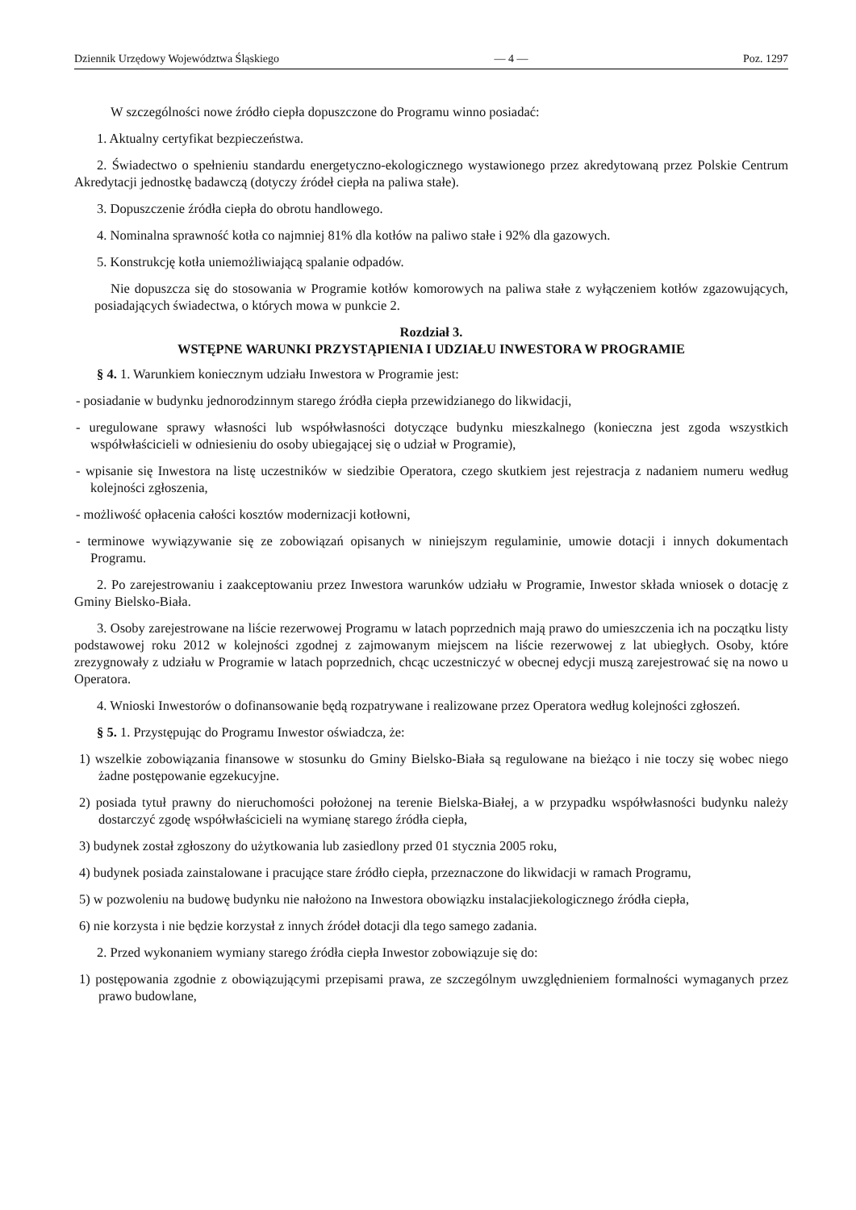Dziennik Urzędowy Województwa Śląskiego — 4 — Poz. 1297
W szczególności nowe źródło ciepła dopuszczone do Programu winno posiadać:
1. Aktualny certyfikat bezpieczeństwa.
2. Świadectwo o spełnieniu standardu energetyczno-ekologicznego wystawionego przez akredytowaną przez Polskie Centrum Akredytacji jednostkę badawczą (dotyczy źródeł ciepła na paliwa stałe).
3. Dopuszczenie źródła ciepła do obrotu handlowego.
4. Nominalna sprawność kotła co najmniej 81% dla kotłów na paliwo stałe i 92% dla gazowych.
5. Konstrukcję kotła uniemożliwiającą spalanie odpadów.
Nie dopuszcza się do stosowania w Programie kotłów komorowych na paliwa stałe z wyłączeniem kotłów zgazowujących, posiadających świadectwa, o których mowa w punkcie 2.
Rozdział 3.
WSTĘPNE WARUNKI PRZYSTĄPIENIA I UDZIAŁU INWESTORA W PROGRAMIE
§ 4. 1. Warunkiem koniecznym udziału Inwestora w Programie jest:
- posiadanie w budynku jednorodzinnym starego źródła ciepła przewidzianego do likwidacji,
- uregulowane sprawy własności lub współwłasności dotyczące budynku mieszkalnego (konieczna jest zgoda wszystkich współwłaścicieli w odniesieniu do osoby ubiegającej się o udział w Programie),
- wpisanie się Inwestora na listę uczestników w siedzibie Operatora, czego skutkiem jest rejestracja z nadaniem numeru według kolejności zgłoszenia,
- możliwość opłacenia całości kosztów modernizacji kotłowni,
- terminowe wywiązywanie się ze zobowiązań opisanych w niniejszym regulaminie, umowie dotacji i innych dokumentach Programu.
2. Po zarejestrowaniu i zaakceptowaniu przez Inwestora warunków udziału w Programie, Inwestor składa wniosek o dotację z Gminy Bielsko-Biała.
3. Osoby zarejestrowane na liście rezerwowej Programu w latach poprzednich mają prawo do umieszczenia ich na początku listy podstawowej roku 2012 w kolejności zgodnej z zajmowanym miejscem na liście rezerwowej z lat ubiegłych. Osoby, które zrezygnowały z udziału w Programie w latach poprzednich, chcąc uczestniczyć w obecnej edycji muszą zarejestrować się na nowo u Operatora.
4. Wnioski Inwestorów o dofinansowanie będą rozpatrywane i realizowane przez Operatora według kolejności zgłoszeń.
§ 5. 1. Przystępując do Programu Inwestor oświadcza, że:
1) wszelkie zobowiązania finansowe w stosunku do Gminy Bielsko-Biała są regulowane na bieżąco i nie toczy się wobec niego żadne postępowanie egzekucyjne.
2) posiada tytuł prawny do nieruchomości położonej na terenie Bielska-Białej, a w przypadku współwłasności budynku należy dostarczyć zgodę współwłaścicieli na wymianę starego źródła ciepła,
3) budynek został zgłoszony do użytkowania lub zasiedlony przed 01 stycznia 2005 roku,
4) budynek posiada zainstalowane i pracujące stare źródło ciepła, przeznaczone do likwidacji w ramach Programu,
5) w pozwoleniu na budowę budynku nie nałożono na Inwestora obowiązku instalacjiekologicznego źródła ciepła,
6) nie korzysta i nie będzie korzystał z innych źródeł dotacji dla tego samego zadania.
2. Przed wykonaniem wymiany starego źródła ciepła Inwestor zobowiązuje się do:
1) postępowania zgodnie z obowiązującymi przepisami prawa, ze szczególnym uwzględnieniem formalności wymaganych przez prawo budowlane,